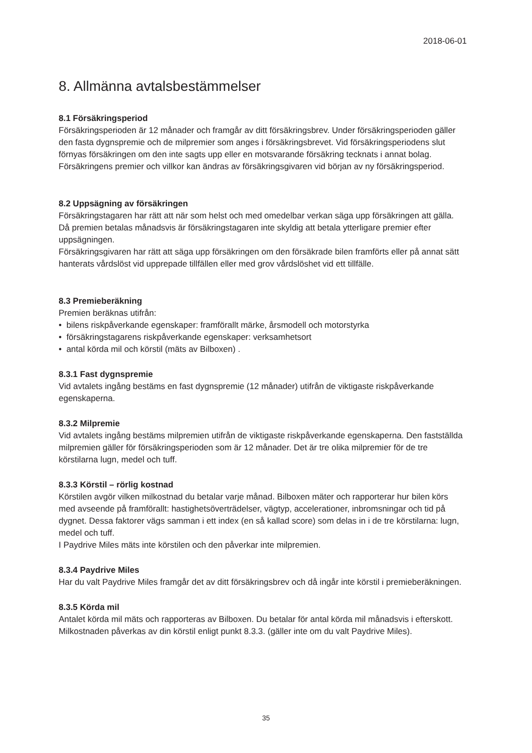2018-06-01
8. Allmänna avtalsbestämmelser
8.1 Försäkringsperiod
Försäkringsperioden är 12 månader och framgår av ditt försäkringsbrev. Under försäkringsperioden gäller den fasta dygnspremie och de milpremier som anges i försäkringsbrevet. Vid försäkringsperiodens slut förnyas försäkringen om den inte sagts upp eller en motsvarande försäkring tecknats i annat bolag. Försäkringens premier och villkor kan ändras av försäkringsgivaren vid början av ny försäkringsperiod.
8.2 Uppsägning av försäkringen
Försäkringstagaren har rätt att när som helst och med omedelbar verkan säga upp försäkringen att gälla. Då premien betalas månadsvis är försäkringstagaren inte skyldig att betala ytterligare premier efter uppsägningen.
Försäkringsgivaren har rätt att säga upp försäkringen om den försäkrade bilen framförts eller på annat sätt hanterats vårdslöst vid upprepade tillfällen eller med grov vårdslöshet vid ett tillfälle.
8.3 Premieberäkning
Premien beräknas utifrån:
• bilens riskpåverkande egenskaper: framförallt märke, årsmodell och motorstyrka
• försäkringstagarens riskpåverkande egenskaper: verksamhetsort
• antal körda mil och körstil (mäts av Bilboxen) .
8.3.1 Fast dygnspremie
Vid avtalets ingång bestäms en fast dygnspremie (12 månader) utifrån de viktigaste riskpåverkande egenskaperna.
8.3.2 Milpremie
Vid avtalets ingång bestäms milpremien utifrån de viktigaste riskpåverkande egenskaperna. Den fastställda milpremien gäller för försäkringsperioden som är 12 månader. Det är tre olika milpremier för de tre körstilarna lugn, medel och tuff.
8.3.3 Körstil – rörlig kostnad
Körstilen avgör vilken milkostnad du betalar varje månad. Bilboxen mäter och rapporterar hur bilen körs med avseende på framförallt: hastighetsöverträdelser, vägtyp, accelerationer, inbromsningar och tid på dygnet. Dessa faktorer vägs samman i ett index (en så kallad score) som delas in i de tre körstilarna: lugn, medel och tuff.
I Paydrive Miles mäts inte körstilen och den påverkar inte milpremien.
8.3.4 Paydrive Miles
Har du valt Paydrive Miles framgår det av ditt försäkringsbrev och då ingår inte körstil i premieberäkningen.
8.3.5 Körda mil
Antalet körda mil mäts och rapporteras av Bilboxen. Du betalar för antal körda mil månadsvis i efterskott. Milkostnaden påverkas av din körstil enligt punkt 8.3.3. (gäller inte om du valt Paydrive Miles).
35